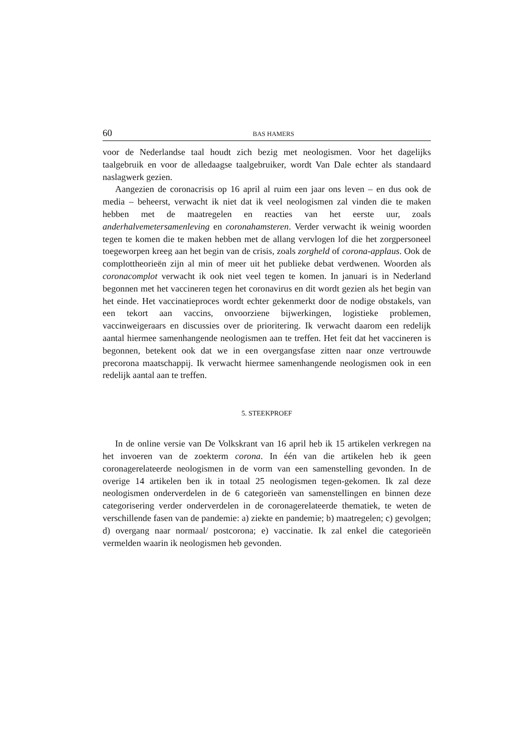60 BAS HAMERS
voor de Nederlandse taal houdt zich bezig met neologismen. Voor het dagelijks taalgebruik en voor de alledaagse taalgebruiker, wordt Van Dale echter als standaard naslagwerk gezien.
Aangezien de coronacrisis op 16 april al ruim een jaar ons leven – en dus ook de media – beheerst, verwacht ik niet dat ik veel neologismen zal vinden die te maken hebben met de maatregelen en reacties van het eerste uur, zoals anderhalvemetersamenleving en coronahamsteren. Verder verwacht ik weinig woorden tegen te komen die te maken hebben met de allang vervlogen lof die het zorgpersoneel toegeworpen kreeg aan het begin van de crisis, zoals zorgheld of corona-applaus. Ook de complottheorieën zijn al min of meer uit het publieke debat verdwenen. Woorden als coronacomplot verwacht ik ook niet veel tegen te komen. In januari is in Nederland begonnen met het vaccineren tegen het coronavirus en dit wordt gezien als het begin van het einde. Het vaccinatieproces wordt echter gekenmerkt door de nodige obstakels, van een tekort aan vaccins, onvoorziene bijwerkingen, logistieke problemen, vaccinweigeraars en discussies over de prioritering. Ik verwacht daarom een redelijk aantal hiermee samenhangende neologismen aan te treffen. Het feit dat het vaccineren is begonnen, betekent ook dat we in een overgangsfase zitten naar onze vertrouwde precorona maatschappij. Ik verwacht hiermee samenhangende neologismen ook in een redelijk aantal aan te treffen.
5. STEEKPROEF
In de online versie van De Volkskrant van 16 april heb ik 15 artikelen verkregen na het invoeren van de zoekterm corona. In één van die artikelen heb ik geen coronagerelateerde neologismen in de vorm van een samenstelling gevonden. In de overige 14 artikelen ben ik in totaal 25 neologismen tegen-gekomen. Ik zal deze neologismen onderverdelen in de 6 categorieën van samenstellingen en binnen deze categorisering verder onderverdelen in de coronagerelateerde thematiek, te weten de verschillende fasen van de pandemie: a) ziekte en pandemie; b) maatregelen; c) gevolgen; d) overgang naar normaal/ postcorona; e) vaccinatie. Ik zal enkel die categorieën vermelden waarin ik neologismen heb gevonden.